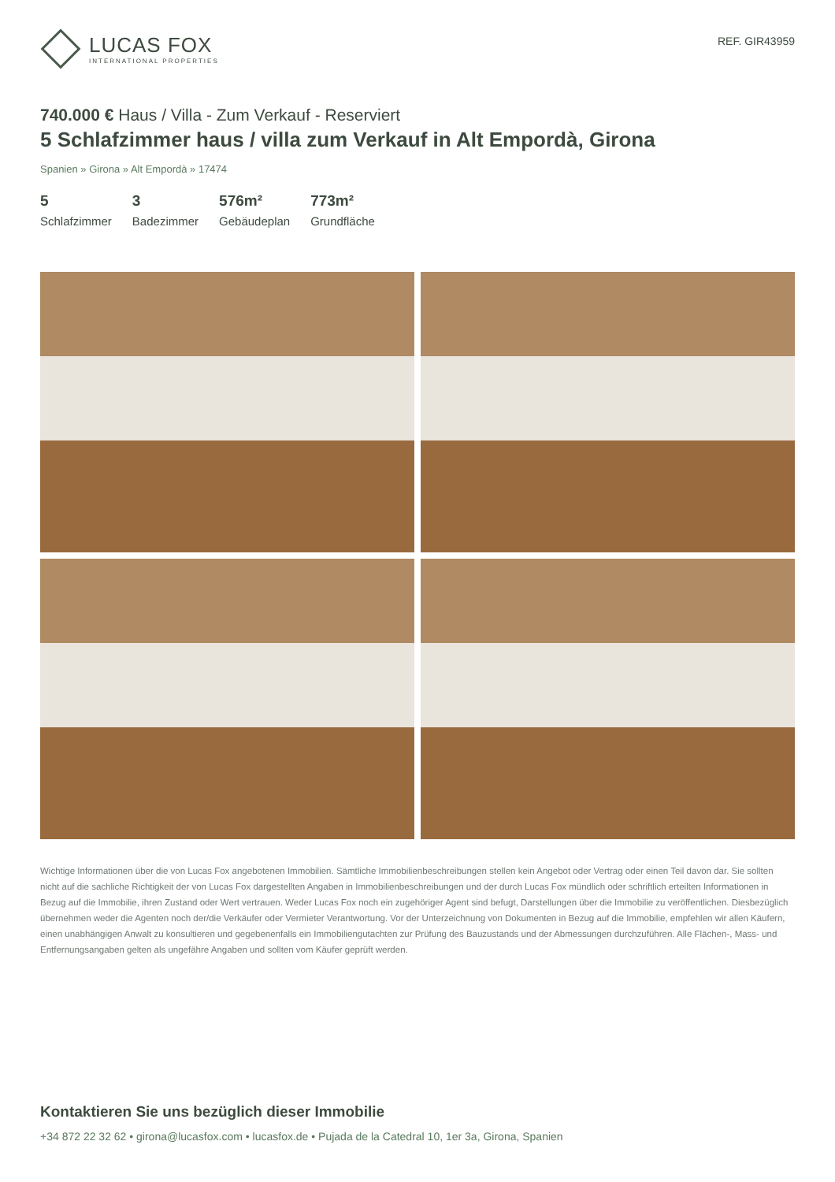LUCAS FOX
INTERNATIONAL PROPERTIES
REF. GIR43959
740.000 € Haus / Villa - Zum Verkauf - Reserviert
5 Schlafzimmer haus / villa zum Verkauf in Alt Empordà, Girona
Spanien » Girona » Alt Empordà » 17474
5
Schlafzimmer
3
Badezimmer
576m²
Gebäudeplan
773m²
Grundfläche
Wichtige Informationen über die von Lucas Fox angebotenen Immobilien. Sämtliche Immobilienbeschreibungen stellen kein Angebot oder Vertrag oder einen Teil davon dar. Sie sollten nicht auf die sachliche Richtigkeit der von Lucas Fox dargestellten Angaben in Immobilienbeschreibungen und der durch Lucas Fox mündlich oder schriftlich erteilten Informationen in Bezug auf die Immobilie, ihren Zustand oder Wert vertrauen. Weder Lucas Fox noch ein zugehöriger Agent sind befugt, Darstellungen über die Immobilie zu veröffentlichen. Diesbezüglich übernehmen weder die Agenten noch der/die Verkäufer oder Vermieter Verantwortung. Vor der Unterzeichnung von Dokumenten in Bezug auf die Immobilie, empfehlen wir allen Käufern, einen unabhängigen Anwalt zu konsultieren und gegebenenfalls ein Immobiliengutachten zur Prüfung des Bauzustands und der Abmessungen durchzuführen. Alle Flächen-, Mass- und Entfernungsangaben gelten als ungefähre Angaben und sollten vom Käufer geprüft werden.
Kontaktieren Sie uns bezüglich dieser Immobilie
+34 872 22 32 62 • girona@lucasfox.com • lucasfox.de • Pujada de la Catedral 10, 1er 3a, Girona, Spanien